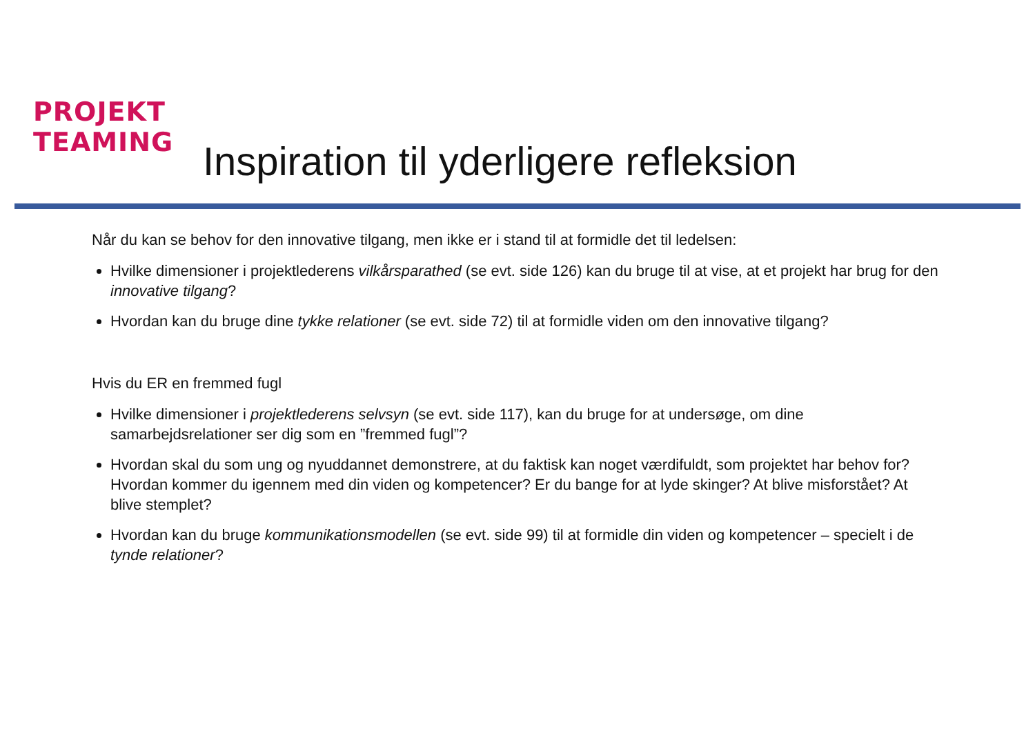PROJEKT
TEAMING
Inspiration til yderligere refleksion
Når du kan se behov for den innovative tilgang, men ikke er i stand til at formidle det til ledelsen:
Hvilke dimensioner i projektlederens vilkårsparathed (se evt. side 126) kan du bruge til at vise, at et projekt har brug for den innovative tilgang?
Hvordan kan du bruge dine tykke relationer (se evt. side 72) til at formidle viden om den innovative tilgang?
Hvis du ER en fremmed fugl
Hvilke dimensioner i projektlederens selvsyn (se evt. side 117), kan du bruge for at undersøge, om dine samarbejdsrelationer ser dig som en ”fremmed fugl”?
Hvordan skal du som ung og nyuddannet demonstrere, at du faktisk kan noget værdifuldt, som projektet har behov for? Hvordan kommer du igennem med din viden og kompetencer? Er du bange for at lyde skinger? At blive misforstået? At blive stemplet?
Hvordan kan du bruge kommunikationsmodellen (se evt. side 99) til at formidle din viden og kompetencer – specielt i de tynde relationer?